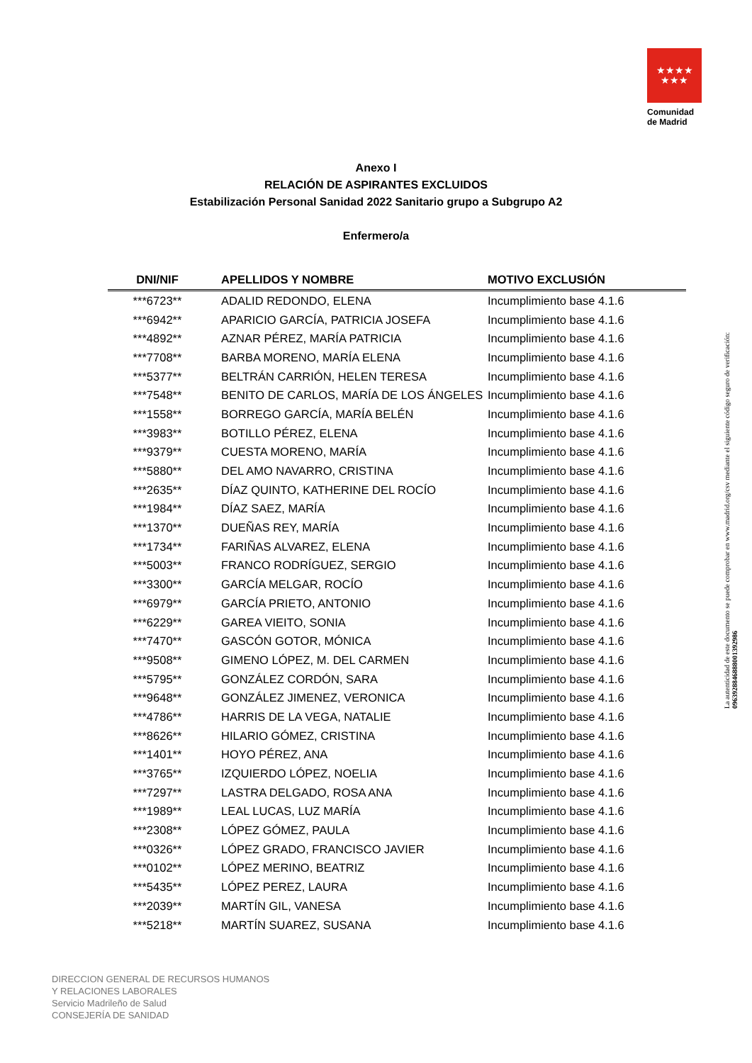★★★★
★★★
Comunidad
de Madrid
Anexo I
RELACIÓN DE ASPIRANTES EXCLUIDOS
Estabilización Personal Sanidad 2022 Sanitario grupo a Subgrupo A2
Enfermero/a
| DNI/NIF | APELLIDOS Y NOMBRE | MOTIVO EXCLUSIÓN |
| --- | --- | --- |
| ***6723** | ADALID REDONDO, ELENA | Incumplimiento base 4.1.6 |
| ***6942** | APARICIO GARCÍA, PATRICIA JOSEFA | Incumplimiento base 4.1.6 |
| ***4892** | AZNAR PÉREZ, MARÍA PATRICIA | Incumplimiento base 4.1.6 |
| ***7708** | BARBA MORENO, MARÍA ELENA | Incumplimiento base 4.1.6 |
| ***5377** | BELTRÁN CARRIÓN, HELEN TERESA | Incumplimiento base 4.1.6 |
| ***7548** | BENITO DE CARLOS, MARÍA DE LOS ÁNGELES | Incumplimiento base 4.1.6 |
| ***1558** | BORREGO GARCÍA, MARÍA BELÉN | Incumplimiento base 4.1.6 |
| ***3983** | BOTILLO PÉREZ, ELENA | Incumplimiento base 4.1.6 |
| ***9379** | CUESTA MORENO, MARÍA | Incumplimiento base 4.1.6 |
| ***5880** | DEL AMO NAVARRO, CRISTINA | Incumplimiento base 4.1.6 |
| ***2635** | DÍAZ QUINTO, KATHERINE DEL ROCÍO | Incumplimiento base 4.1.6 |
| ***1984** | DÍAZ SAEZ, MARÍA | Incumplimiento base 4.1.6 |
| ***1370** | DUEÑAS REY, MARÍA | Incumplimiento base 4.1.6 |
| ***1734** | FARIÑAS ALVAREZ, ELENA | Incumplimiento base 4.1.6 |
| ***5003** | FRANCO RODRÍGUEZ, SERGIO | Incumplimiento base 4.1.6 |
| ***3300** | GARCÍA MELGAR, ROCÍO | Incumplimiento base 4.1.6 |
| ***6979** | GARCÍA PRIETO, ANTONIO | Incumplimiento base 4.1.6 |
| ***6229** | GAREA VIEITO, SONIA | Incumplimiento base 4.1.6 |
| ***7470** | GASCÓN GOTOR, MÓNICA | Incumplimiento base 4.1.6 |
| ***9508** | GIMENO LÓPEZ, M. DEL CARMEN | Incumplimiento base 4.1.6 |
| ***5795** | GONZÁLEZ CORDÓN, SARA | Incumplimiento base 4.1.6 |
| ***9648** | GONZÁLEZ JIMENEZ, VERONICA | Incumplimiento base 4.1.6 |
| ***4786** | HARRIS DE LA VEGA, NATALIE | Incumplimiento base 4.1.6 |
| ***8626** | HILARIO GÓMEZ, CRISTINA | Incumplimiento base 4.1.6 |
| ***1401** | HOYO PÉREZ, ANA | Incumplimiento base 4.1.6 |
| ***3765** | IZQUIERDO LÓPEZ, NOELIA | Incumplimiento base 4.1.6 |
| ***7297** | LASTRA DELGADO, ROSA ANA | Incumplimiento base 4.1.6 |
| ***1989** | LEAL LUCAS, LUZ MARÍA | Incumplimiento base 4.1.6 |
| ***2308** | LÓPEZ GÓMEZ, PAULA | Incumplimiento base 4.1.6 |
| ***0326** | LÓPEZ GRADO, FRANCISCO JAVIER | Incumplimiento base 4.1.6 |
| ***0102** | LÓPEZ MERINO, BEATRIZ | Incumplimiento base 4.1.6 |
| ***5435** | LÓPEZ PEREZ, LAURA | Incumplimiento base 4.1.6 |
| ***2039** | MARTÍN GIL, VANESA | Incumplimiento base 4.1.6 |
| ***5218** | MARTÍN SUAREZ, SUSANA | Incumplimiento base 4.1.6 |
DIRECCION GENERAL DE RECURSOS HUMANOS
Y RELACIONES LABORALES
Servicio Madrileño de Salud
CONSEJERÍA DE SANIDAD
La autenticidad de este documento se puede comprobar en www.madrid.org/csv mediante el siguiente código seguro de verificación: 0963928846888001392986